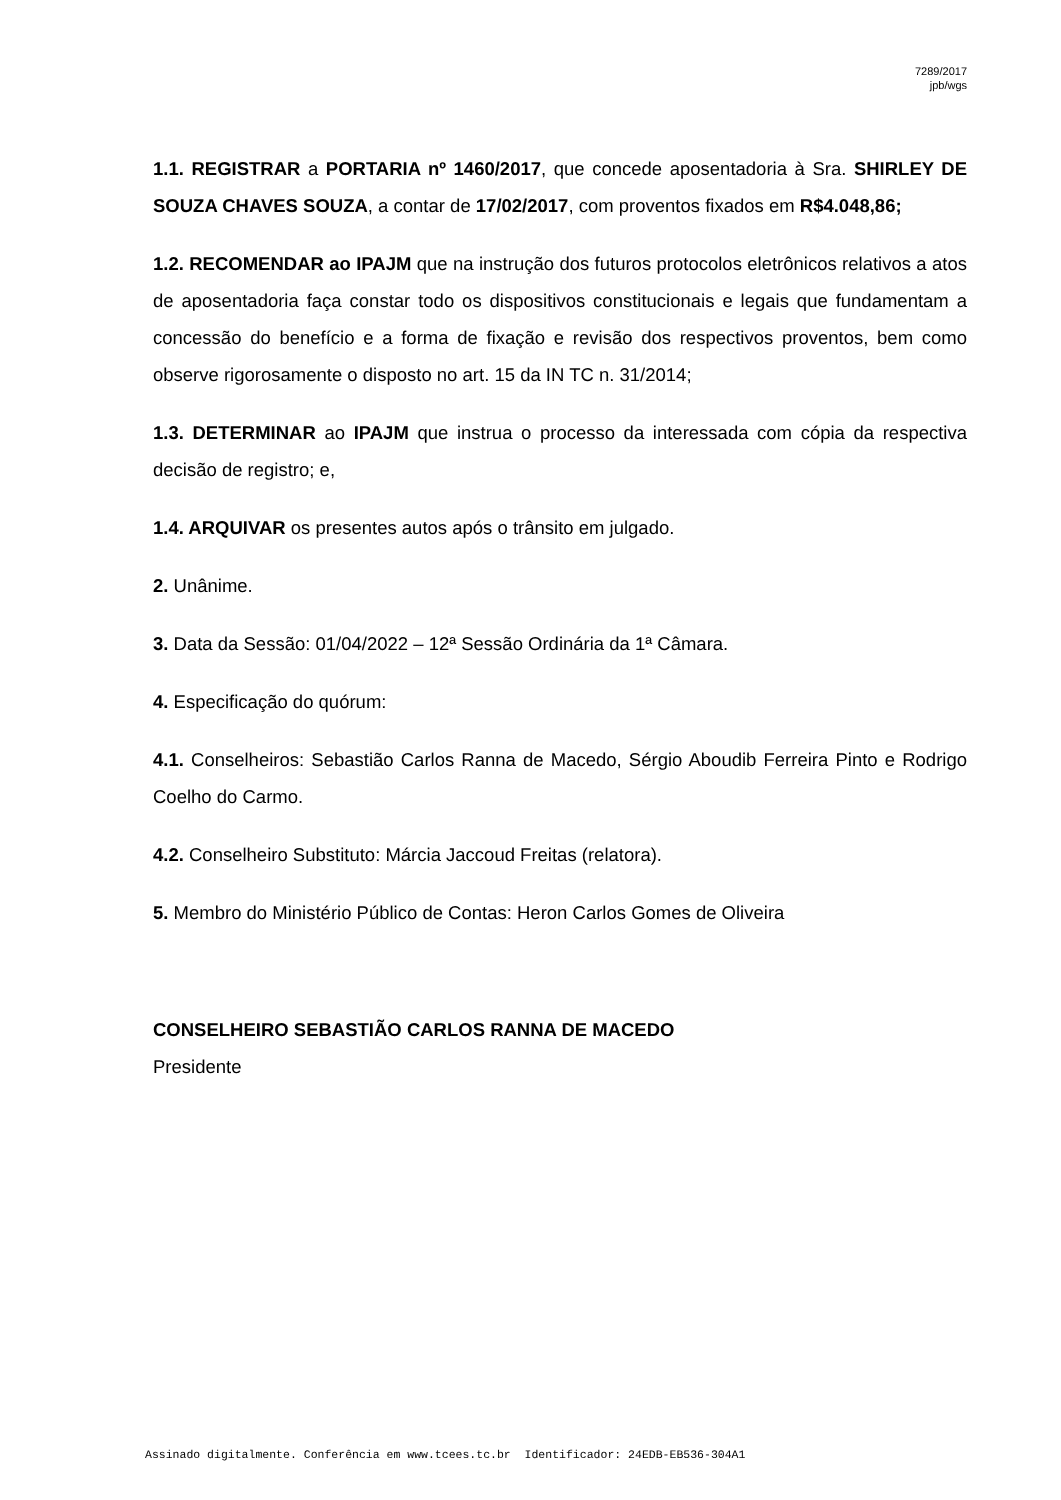7289/2017
jpb/wgs
1.1. REGISTRAR a PORTARIA nº 1460/2017, que concede aposentadoria à Sra. SHIRLEY DE SOUZA CHAVES SOUZA, a contar de 17/02/2017, com proventos fixados em R$4.048,86;
1.2. RECOMENDAR ao IPAJM que na instrução dos futuros protocolos eletrônicos relativos a atos de aposentadoria faça constar todo os dispositivos constitucionais e legais que fundamentam a concessão do benefício e a forma de fixação e revisão dos respectivos proventos, bem como observe rigorosamente o disposto no art. 15 da IN TC n. 31/2014;
1.3. DETERMINAR ao IPAJM que instrua o processo da interessada com cópia da respectiva decisão de registro; e,
1.4. ARQUIVAR os presentes autos após o trânsito em julgado.
2. Unânime.
3. Data da Sessão: 01/04/2022 – 12ª Sessão Ordinária da 1ª Câmara.
4. Especificação do quórum:
4.1. Conselheiros: Sebastião Carlos Ranna de Macedo, Sérgio Aboudib Ferreira Pinto e Rodrigo Coelho do Carmo.
4.2. Conselheiro Substituto: Márcia Jaccoud Freitas (relatora).
5. Membro do Ministério Público de Contas: Heron Carlos Gomes de Oliveira
CONSELHEIRO SEBASTIÃO CARLOS RANNA DE MACEDO
Presidente
Assinado digitalmente. Conferência em www.tcees.tc.br Identificador: 24EDB-EB536-304A1